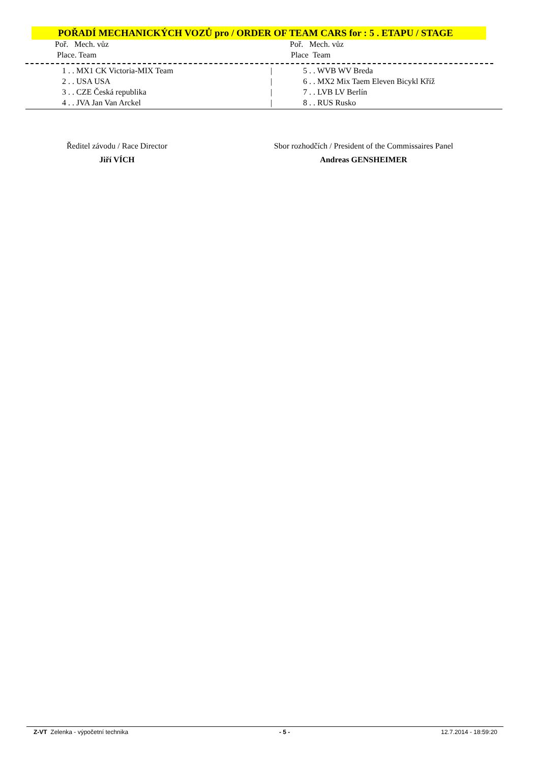POŘADÍ MECHANICKÝCH VOZŮ pro / ORDER OF TEAM CARS for : 5 . ETAPU / STAGE
| Poř. Mech. vůz | | Poř. Mech. vůz |
| Place. Team | | Place Team |
| 1 . . MX1 CK Victoria-MIX Team | / | 5 . . WVB WV Breda |
| 2 . . USA USA | / | 6 . . MX2 Mix Taem Eleven Bicykl Kříž |
| 3 . . CZE Česká republika | / | 7 . . LVB LV Berlín |
| 4 . . JVA Jan Van Arckel | / | 8 . . RUS Rusko |
Ředitel závodu / Race Director
Jiří VÍCH
Sbor rozhodčích / President of the Commissaires Panel
Andreas GENSHEIMER
Z-VT Zelenka - výpočetní technika - 5 - 12.7.2014 - 18:59:20